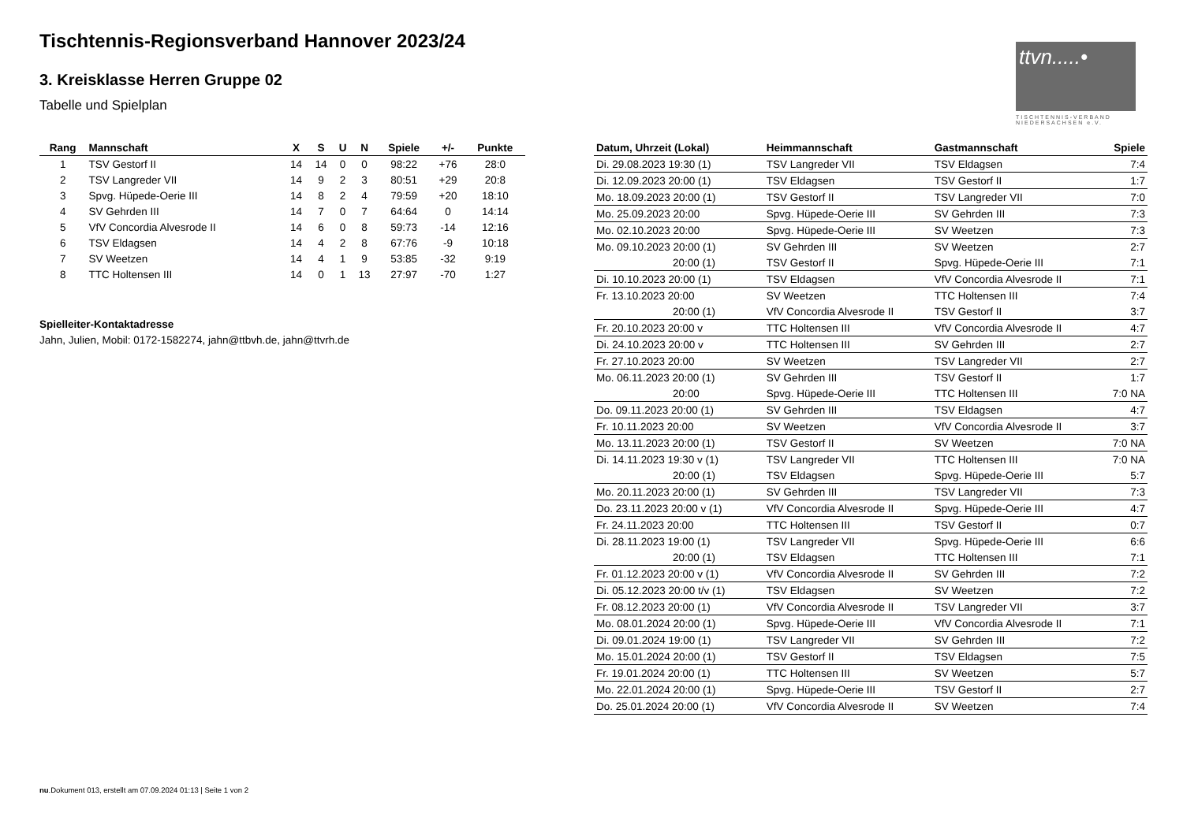Tischtennis-Regionsverband Hannover 2023/24
3. Kreisklasse Herren Gruppe 02
Tabelle und Spielplan
ttvn.....•
TISCHTENNIS-VERBAND NIEDERSACHSEN e.V.
| Rang | Mannschaft | X | S | U | N | Spiele | +/- | Punkte |
| --- | --- | --- | --- | --- | --- | --- | --- | --- |
| 1 | TSV Gestorf II | 14 | 14 | 0 | 0 | 98:22 | +76 | 28:0 |
| 2 | TSV Langreder VII | 14 | 9 | 2 | 3 | 80:51 | +29 | 20:8 |
| 3 | Spvg. Hüpede-Oerie III | 14 | 8 | 2 | 4 | 79:59 | +20 | 18:10 |
| 4 | SV Gehrden III | 14 | 7 | 0 | 7 | 64:64 | 0 | 14:14 |
| 5 | VfV Concordia Alvesrode II | 14 | 6 | 0 | 8 | 59:73 | -14 | 12:16 |
| 6 | TSV Eldagsen | 14 | 4 | 2 | 8 | 67:76 | -9 | 10:18 |
| 7 | SV Weetzen | 14 | 4 | 1 | 9 | 53:85 | -32 | 9:19 |
| 8 | TTC Holtensen III | 14 | 0 | 1 | 13 | 27:97 | -70 | 1:27 |
Spielleiter-Kontaktadresse
Jahn, Julien, Mobil: 0172-1582274, jahn@ttbvh.de, jahn@ttvrh.de
| Datum, Uhrzeit (Lokal) | Heimmannschaft | Gastmannschaft | Spiele |
| --- | --- | --- | --- |
| Di. 29.08.2023 19:30 (1) | TSV Langreder VII | TSV Eldagsen | 7:4 |
| Di. 12.09.2023 20:00 (1) | TSV Eldagsen | TSV Gestorf II | 1:7 |
| Mo. 18.09.2023 20:00 (1) | TSV Gestorf II | TSV Langreder VII | 7:0 |
| Mo. 25.09.2023 20:00 | Spvg. Hüpede-Oerie III | SV Gehrden III | 7:3 |
| Mo. 02.10.2023 20:00 | Spvg. Hüpede-Oerie III | SV Weetzen | 7:3 |
| Mo. 09.10.2023 20:00 (1) | SV Gehrden III | SV Weetzen | 2:7 |
| 20:00 (1) | TSV Gestorf II | Spvg. Hüpede-Oerie III | 7:1 |
| Di. 10.10.2023 20:00 (1) | TSV Eldagsen | VfV Concordia Alvesrode II | 7:1 |
| Fr. 13.10.2023 20:00 | SV Weetzen | TTC Holtensen III | 7:4 |
| 20:00 (1) | VfV Concordia Alvesrode II | TSV Gestorf II | 3:7 |
| Fr. 20.10.2023 20:00 v | TTC Holtensen III | VfV Concordia Alvesrode II | 4:7 |
| Di. 24.10.2023 20:00 v | TTC Holtensen III | SV Gehrden III | 2:7 |
| Fr. 27.10.2023 20:00 | SV Weetzen | TSV Langreder VII | 2:7 |
| Mo. 06.11.2023 20:00 (1) | SV Gehrden III | TSV Gestorf II | 1:7 |
| 20:00 | Spvg. Hüpede-Oerie III | TTC Holtensen III | 7:0 NA |
| Do. 09.11.2023 20:00 (1) | SV Gehrden III | TSV Eldagsen | 4:7 |
| Fr. 10.11.2023 20:00 | SV Weetzen | VfV Concordia Alvesrode II | 3:7 |
| Mo. 13.11.2023 20:00 (1) | TSV Gestorf II | SV Weetzen | 7:0 NA |
| Di. 14.11.2023 19:30 v (1) | TSV Langreder VII | TTC Holtensen III | 7:0 NA |
| 20:00 (1) | TSV Eldagsen | Spvg. Hüpede-Oerie III | 5:7 |
| Mo. 20.11.2023 20:00 (1) | SV Gehrden III | TSV Langreder VII | 7:3 |
| Do. 23.11.2023 20:00 v (1) | VfV Concordia Alvesrode II | Spvg. Hüpede-Oerie III | 4:7 |
| Fr. 24.11.2023 20:00 | TTC Holtensen III | TSV Gestorf II | 0:7 |
| Di. 28.11.2023 19:00 (1) | TSV Langreder VII | Spvg. Hüpede-Oerie III | 6:6 |
| 20:00 (1) | TSV Eldagsen | TTC Holtensen III | 7:1 |
| Fr. 01.12.2023 20:00 v (1) | VfV Concordia Alvesrode II | SV Gehrden III | 7:2 |
| Di. 05.12.2023 20:00 t/v (1) | TSV Eldagsen | SV Weetzen | 7:2 |
| Fr. 08.12.2023 20:00 (1) | VfV Concordia Alvesrode II | TSV Langreder VII | 3:7 |
| Mo. 08.01.2024 20:00 (1) | Spvg. Hüpede-Oerie III | VfV Concordia Alvesrode II | 7:1 |
| Di. 09.01.2024 19:00 (1) | TSV Langreder VII | SV Gehrden III | 7:2 |
| Mo. 15.01.2024 20:00 (1) | TSV Gestorf II | TSV Eldagsen | 7:5 |
| Fr. 19.01.2024 20:00 (1) | TTC Holtensen III | SV Weetzen | 5:7 |
| Mo. 22.01.2024 20:00 (1) | Spvg. Hüpede-Oerie III | TSV Gestorf II | 2:7 |
| Do. 25.01.2024 20:00 (1) | VfV Concordia Alvesrode II | SV Weetzen | 7:4 |
nu.Dokument 013, erstellt am 07.09.2024 01:13 | Seite 1 von 2